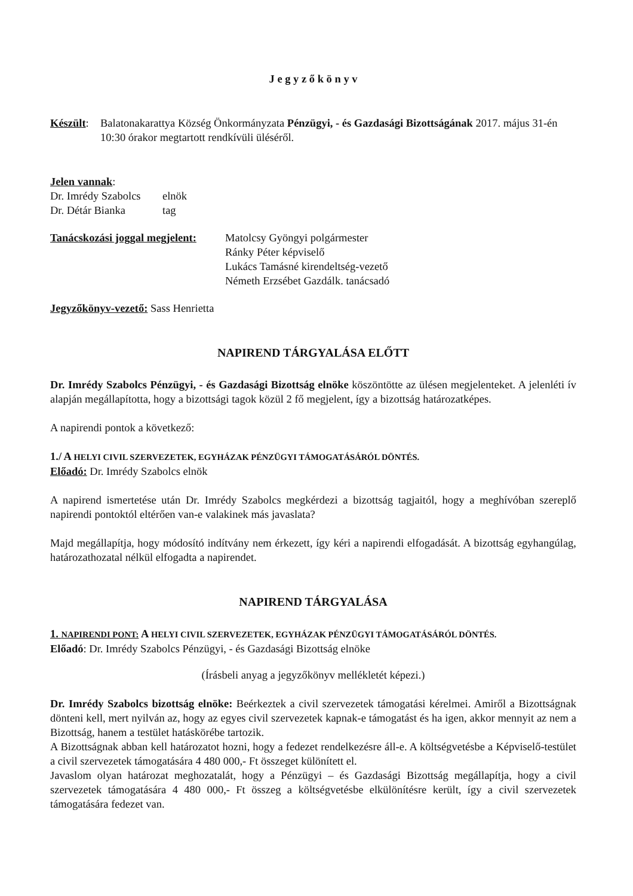J e g y z ő k ö n y v
| Készült : | Balatonakarattya Község Önkormányzata Pénzügyi, - és Gazdasági Bizottságának 2017. május 31-én 10:30 órakor megtartott rendkívüli üléséről. |
Jelen vannak:
| Dr. Imrédy Szabolcs | elnök |
| Dr. Détár Bianka | tag |
| Tanácskozási joggal megjelent: | Matolcsy Gyöngyi polgármester Ránky Péter képviselő Lukács Tamásné kirendeltség-vezető Németh Erzsébet Gazdálk. tanácsadó |
Jegyzőkönyv-vezető: Sass Henrietta
NAPIREND TÁRGYALÁSA ELŐTT
Dr. Imrédy Szabolcs Pénzügyi, - és Gazdasági Bizottság elnöke köszöntötte az ülésen megjelenteket. A jelenléti ív alapján megállapította, hogy a bizottsági tagok közül 2 fő megjelent, így a bizottság határozatképes.
A napirendi pontok a következő:
1./ A HELYI CIVIL SZERVEZETEK, EGYHÁZAK PÉNZÜGYI TÁMOGATÁSÁRÓL DÖNTÉS.
Előadó: Dr. Imrédy Szabolcs elnök
A napirend ismertetése után Dr. Imrédy Szabolcs megkérdezi a bizottság tagjaitól, hogy a meghívóban szereplő napirendi pontoktól eltérően van-e valakinek más javaslata?
Majd megállapítja, hogy módosító indítvány nem érkezett, így kéri a napirendi elfogadását. A bizottság egyhangúlag, határozathozatal nélkül elfogadta a napirendet.
NAPIREND TÁRGYALÁSA
1. NAPIRENDI PONT: A HELYI CIVIL SZERVEZETEK, EGYHÁZAK PÉNZÜGYI TÁMOGATÁSÁRÓL DÖNTÉS.
Előadó: Dr. Imrédy Szabolcs Pénzügyi, - és Gazdasági Bizottság elnöke
(Írásbeli anyag a jegyzőkönyv mellékletét képezi.)
Dr. Imrédy Szabolcs bizottság elnöke: Beérkeztek a civil szervezetek támogatási kérelmei. Amiről a Bizottságnak dönteni kell, mert nyilván az, hogy az egyes civil szervezetek kapnak-e támogatást és ha igen, akkor mennyit az nem a Bizottság, hanem a testület hatáskörébe tartozik.
A Bizottságnak abban kell határozatot hozni, hogy a fedezet rendelkezésre áll-e. A költségvetésbe a Képviselő-testület a civil szervezetek támogatására 4 480 000,- Ft összeget különített el.
Javaslom olyan határozat meghozatalát, hogy a Pénzügyi – és Gazdasági Bizottság megállapítja, hogy a civil szervezetek támogatására 4 480 000,- Ft összeg a költségvetésbe elkülönítésre került, így a civil szervezetek támogatására fedezet van.